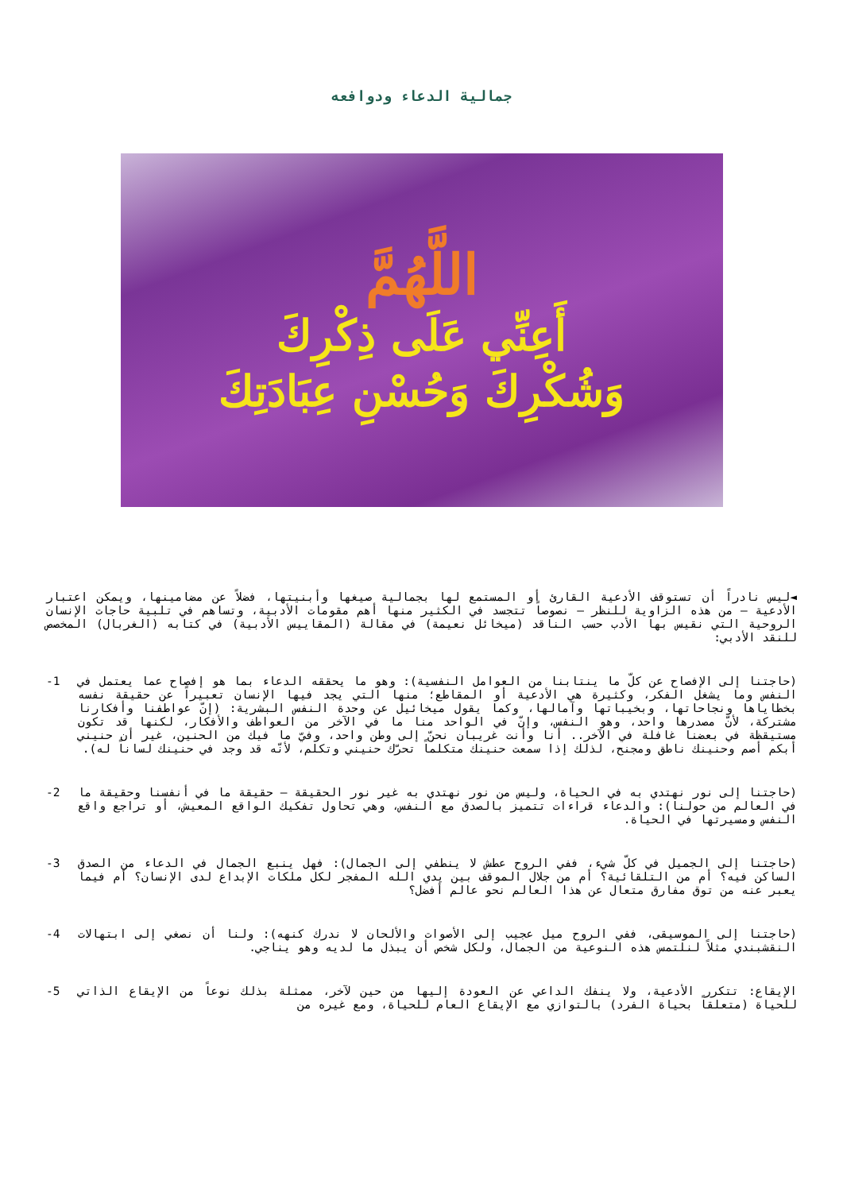جمالية الدعاء ودوافعه
اللَّهُمَّ
أَعِنِّي عَلَى ذِكْرِكَ
وَشُكْرِكَ وَحُسْنِ عِبَادَتِكَ
◄ليس نادراً أن تستوقف الأدعية القارئ أو المستمع لها بجمالية صيغها وأبنيتها، فضلاً عن مضامينها، ويمكن اعتبار الأدعية – من هذه الزاوية للنظر – نصوصاً تتجسد في الكثير منها أهم مقومات الأدبية، وتساهم في تلبية حاجات الإنسان الروحية التي نقيس بها الأدب حسب الناقد (ميخائل نعيمة) في مقالة (المقاييس الأدبية) في كتابه (الغربال) المخصص للنقد الأدبي:
(حاجتنا إلى الإفصاح عن كلّ ما ينتابنا من العوامل النفسية): وهو ما يحققه الدعاء بما هو إفصاح عما يعتمل في النفس وما يشغل الفكر، وكثيرة هي الأدعية أو المقاطع؛ منها التي يجد فيها الإنسان تعبيراً عن حقيقة نفسه بخطاياها ونجاحاتها، وبخيباتها وآمالها، وكما يقول ميخائيل عن وحدة النفس البشرية: (إنّ عواطفنا وأفكارنا مشتركة، لأنّ مصدرها واحد، وهو النفس، وإنّ في الواحد منا ما في الآخر من العواطف والأفكار، لكنها قد تكون مستيقظة في بعضنا غافلة في الآخر.. أنا وأنت غريبان نحنّ إلى وطن واحد، وفيّ ما فيك من الحنين، غير أن حنيني أبكم أصم وحنينك ناطق ومجنح، لذلك إذا سمعت حنينك متكلماً تحرّك حنيني وتكلم، لأنّه قد وجد في حنينك لساناً له).
-1
(حاجتنا إلى نور نهتدي به في الحياة، وليس من نور نهتدي به غير نور الحقيقة – حقيقة ما في أنفسنا وحقيقة ما في العالم من حولنا): والدعاء قراءات تتميز بالصدق مع النفس، وهي تحاول تفكيك الواقع المعيش، أو تراجع واقع النفس ومسيرتها في الحياة.
-2
(حاجتنا إلى الجميل في كلّ شيء، ففي الروح عطش لا ينطفي إلى الجمال): فهل ينبع الجمال في الدعاء من الصدق الساكن فيه؟ أم من التلقائية؟ أم من جلال الموقف بين يدي الله المفجر لكل ملكات الإبداع لدى الإنسان؟ أم فيما يعبر عنه من توق مفارق متعال عن هذا العالم نحو عالم أفضل؟
-3
(حاجتنا إلى الموسيقى، ففي الروح ميل عجيب إلى الأصوات والألحان لا ندرك كنهه): ولنا أن نصغي إلى ابتهالات النقشبندي مثلاً لنلتمس هذه النوعية من الجمال، ولكل شخص أن يبذل ما لديه وهو يناجي.
-4
الإيقاع: تتكرر الأدعية، ولا ينفك الداعي عن العودة إليها من حين لآخر، ممثلة بذلك نوعاً من الإيقاع الذاتي للحياة (متعلقاً بحياة الفرد) بالتوازي مع الإيقاع العام للحياة، ومع غيره من
-5